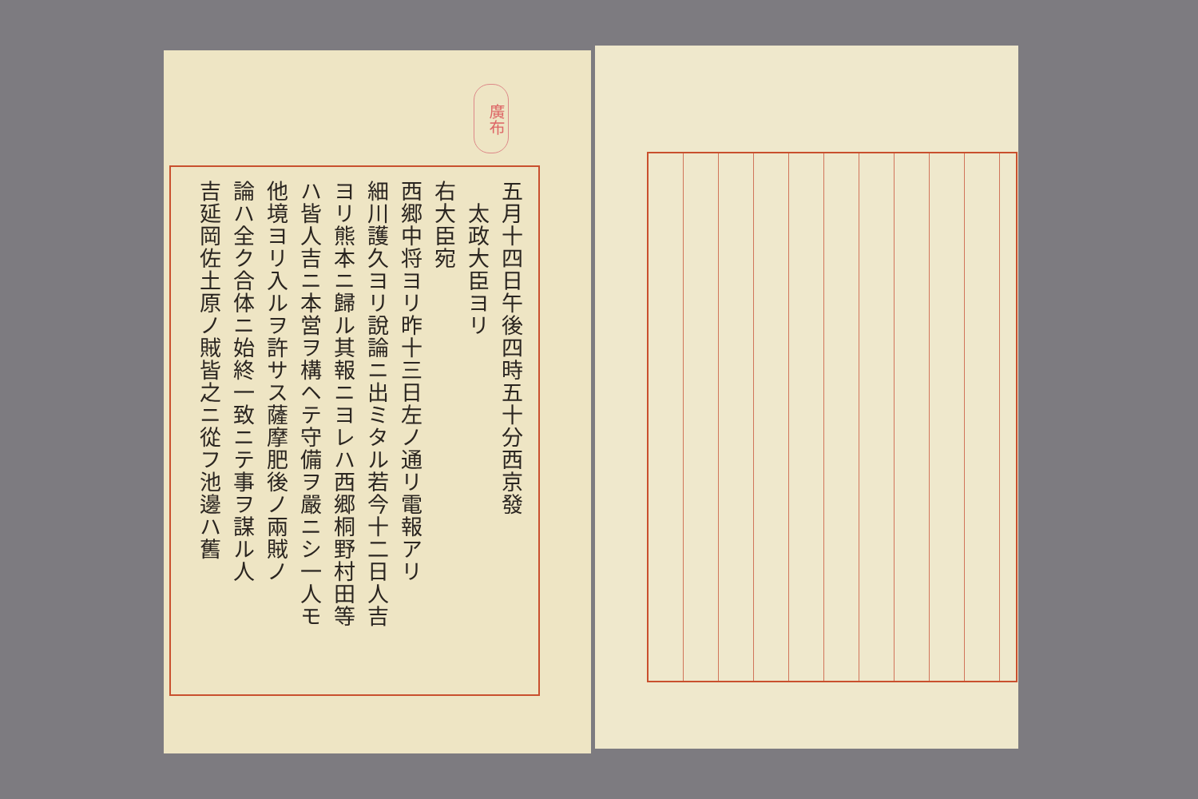廣布
五月十四日午後四時五十分西京發
　太政大臣ヨリ
右大臣宛
西郷中将ヨリ昨十三日左ノ通リ電報アリ
細川護久ヨリ說論ニ出ミタル若今十二日人吉
ヨリ熊本ニ歸ル其報ニヨレハ西郷桐野村田等
ハ皆人吉ニ本営ヲ構ヘテ守備ヲ嚴ニシ一人モ
他境ヨリ入ルヲ許サス薩摩肥後ノ兩賊ノ
論ハ全ク合体ニ始終一致ニテ事ヲ謀ル人
吉延岡佐土原ノ賊皆之ニ從フ池邊ハ舊